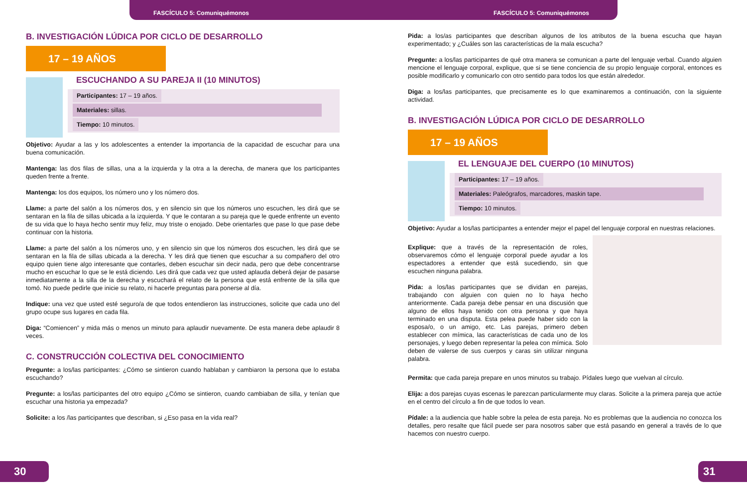FASCÍCULO 5: Comuniquémonos
B. INVESTIGACIÓN LÚDICA POR CICLO DE DESARROLLO
17 – 19 AÑOS
ESCUCHANDO A SU PAREJA II (10 MINUTOS)
Participantes: 17 – 19 años.
Materiales: sillas.
Tiempo: 10 minutos.
Objetivo: Ayudar a las y los adolescentes a entender la importancia de la capacidad de escuchar para una buena comunicación.
Mantenga: las dos filas de sillas, una a la izquierda y la otra a la derecha, de manera que los participantes queden frente a frente.
Mantenga: los dos equipos, los número uno y los número dos.
Llame: a parte del salón a los números dos, y en silencio sin que los números uno escuchen, les dirá que se sentaran en la fila de sillas ubicada a la izquierda. Y que le contaran a su pareja que le quede enfrente un evento de su vida que lo haya hecho sentir muy feliz, muy triste o enojado. Debe orientarles que pase lo que pase debe continuar con la historia.
Llame: a parte del salón a los números uno, y en silencio sin que los números dos escuchen, les dirá que se sentaran en la fila de sillas ubicada a la derecha. Y les dirá que tienen que escuchar a su compañero del otro equipo quien tiene algo interesante que contarles, deben escuchar sin decir nada, pero que debe concentrarse mucho en escuchar lo que se le está diciendo. Les dirá que cada vez que usted aplauda deberá dejar de pasarse inmediatamente a la silla de la derecha y escuchará el relato de la persona que está enfrente de la silla que tomó. No puede pedirle que inicie su relato, ni hacerle preguntas para ponerse al día.
Indique: una vez que usted esté seguro/a de que todos entendieron las instrucciones, solicite que cada uno del grupo ocupe sus lugares en cada fila.
Diga: “Comiencen” y mida más o menos un minuto para aplaudir nuevamente. De esta manera debe aplaudir 8 veces.
C. CONSTRUCCIÓN COLECTIVA DEL CONOCIMIENTO
Pregunte: a los/las participantes: ¿Cómo se sintieron cuando hablaban y cambiaron la persona que lo estaba escuchando?
Pregunte: a los/las participantes del otro equipo ¿Cómo se sintieron, cuando cambiaban de silla, y tenían que escuchar una historia ya empezada?
Solicite: a los /las participantes que describan, si ¿Eso pasa en la vida real?
FASCÍCULO 5: Comuniquémonos
Pida: a los/as participantes que describan algunos de los atributos de la buena escucha que hayan experimentado; y ¿Cuáles son las características de la mala escucha?
Pregunte: a los/las participantes de qué otra manera se comunican a parte del lenguaje verbal. Cuando alguien mencione el lenguaje corporal, explique, que si se tiene conciencia de su propio lenguaje corporal, entonces es posible modificarlo y comunicarlo con otro sentido para todos los que están alrededor.
Diga: a los/las participantes, que precisamente es lo que examinaremos a continuación, con la siguiente actividad.
B. INVESTIGACIÓN LÚDICA POR CICLO DE DESARROLLO
17 – 19 AÑOS
EL LENGUAJE DEL CUERPO (10 MINUTOS)
Participantes: 17 – 19 años.
Materiales: Paleógrafos, marcadores, maskin tape.
Tiempo: 10 minutos.
Objetivo: Ayudar a los/las participantes a entender mejor el papel del lenguaje corporal en nuestras relaciones.
Explique: que a través de la representación de roles, observaremos cómo el lenguaje corporal puede ayudar a los espectadores a entender que está sucediendo, sin que escuchen ninguna palabra.
Pida: a los/las participantes que se dividan en parejas, trabajando con alguien con quien no lo haya hecho anteriormente. Cada pareja debe pensar en una discusión que alguno de ellos haya tenido con otra persona y que haya terminado en una disputa. Esta pelea puede haber sido con la esposa/o, o un amigo, etc. Las parejas, primero deben establecer con mímica, las características de cada uno de los personajes, y luego deben representar la pelea con mímica. Solo deben de valerse de sus cuerpos y caras sin utilizar ninguna palabra.
Permita: que cada pareja prepare en unos minutos su trabajo. Pídales luego que vuelvan al círculo.
Elija: a dos parejas cuyas escenas le parezcan particularmente muy claras. Solicite a la primera pareja que actúe en el centro del círculo a fin de que todos lo vean.
Pídale: a la audiencia que hable sobre la pelea de esta pareja. No es problemas que la audiencia no conozca los detalles, pero resalte que fácil puede ser para nosotros saber que está pasando en general a través de lo que hacemos con nuestro cuerpo.
30 31